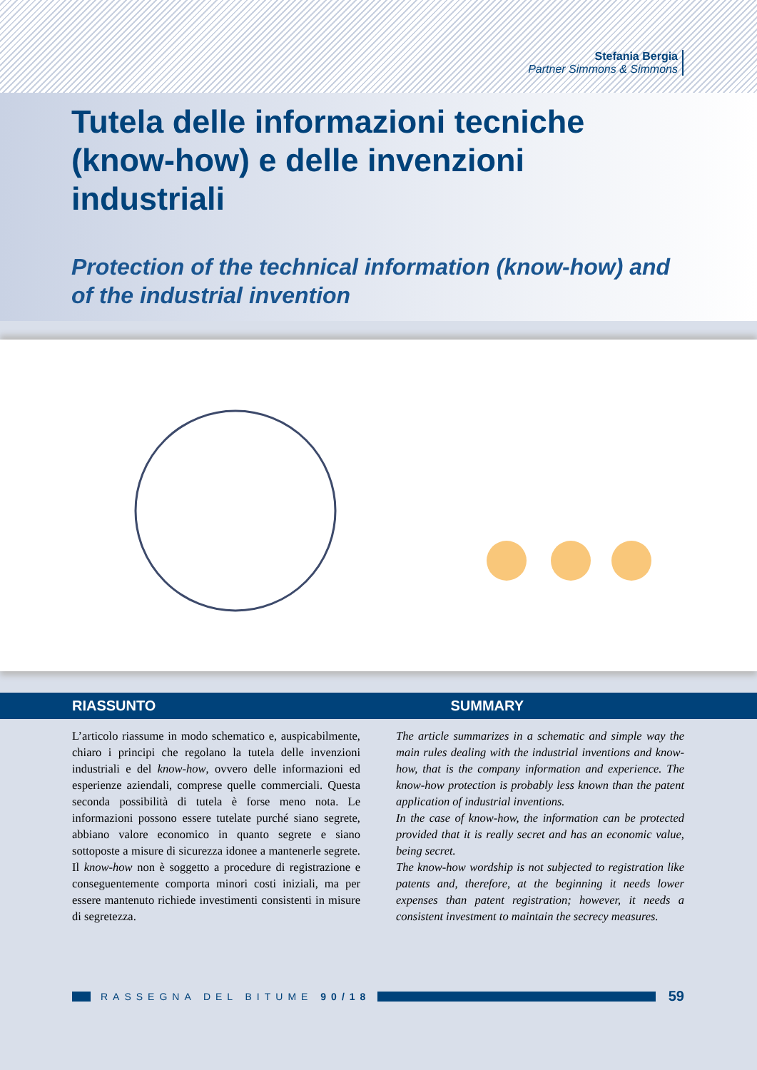Stefania Bergia
Partner Simmons & Simmons
Tutela delle informazioni tecniche (know-how) e delle invenzioni industriali
Protection of the technical information (know-how) and of the industrial invention
RIASSUNTO SUMMARY
L’articolo riassume in modo schematico e, auspicabilmente, chiaro i principi che regolano la tutela delle invenzioni industriali e del know-how, ovvero delle informazioni ed esperienze aziendali, comprese quelle commerciali. Questa seconda possibilità di tutela è forse meno nota. Le informazioni possono essere tutelate purché siano segrete, abbiano valore economico in quanto segrete e siano sottoposte a misure di sicurezza idonee a mantenerle segrete. Il know-how non è soggetto a procedure di registrazione e conseguentemente comporta minori costi iniziali, ma per essere mantenuto richiede investimenti consistenti in misure di segretezza.
The article summarizes in a schematic and simple way the main rules dealing with the industrial inventions and know-how, that is the company information and experience. The know-how protection is probably less known than the patent application of industrial inventions.
In the case of know-how, the information can be protected provided that it is really secret and has an economic value, being secret.
The know-how wordship is not subjected to registration like patents and, therefore, at the beginning it needs lower expenses than patent registration; however, it needs a consistent investment to maintain the secrecy measures.
RASSEGNA DEL BITUME 90/18
59